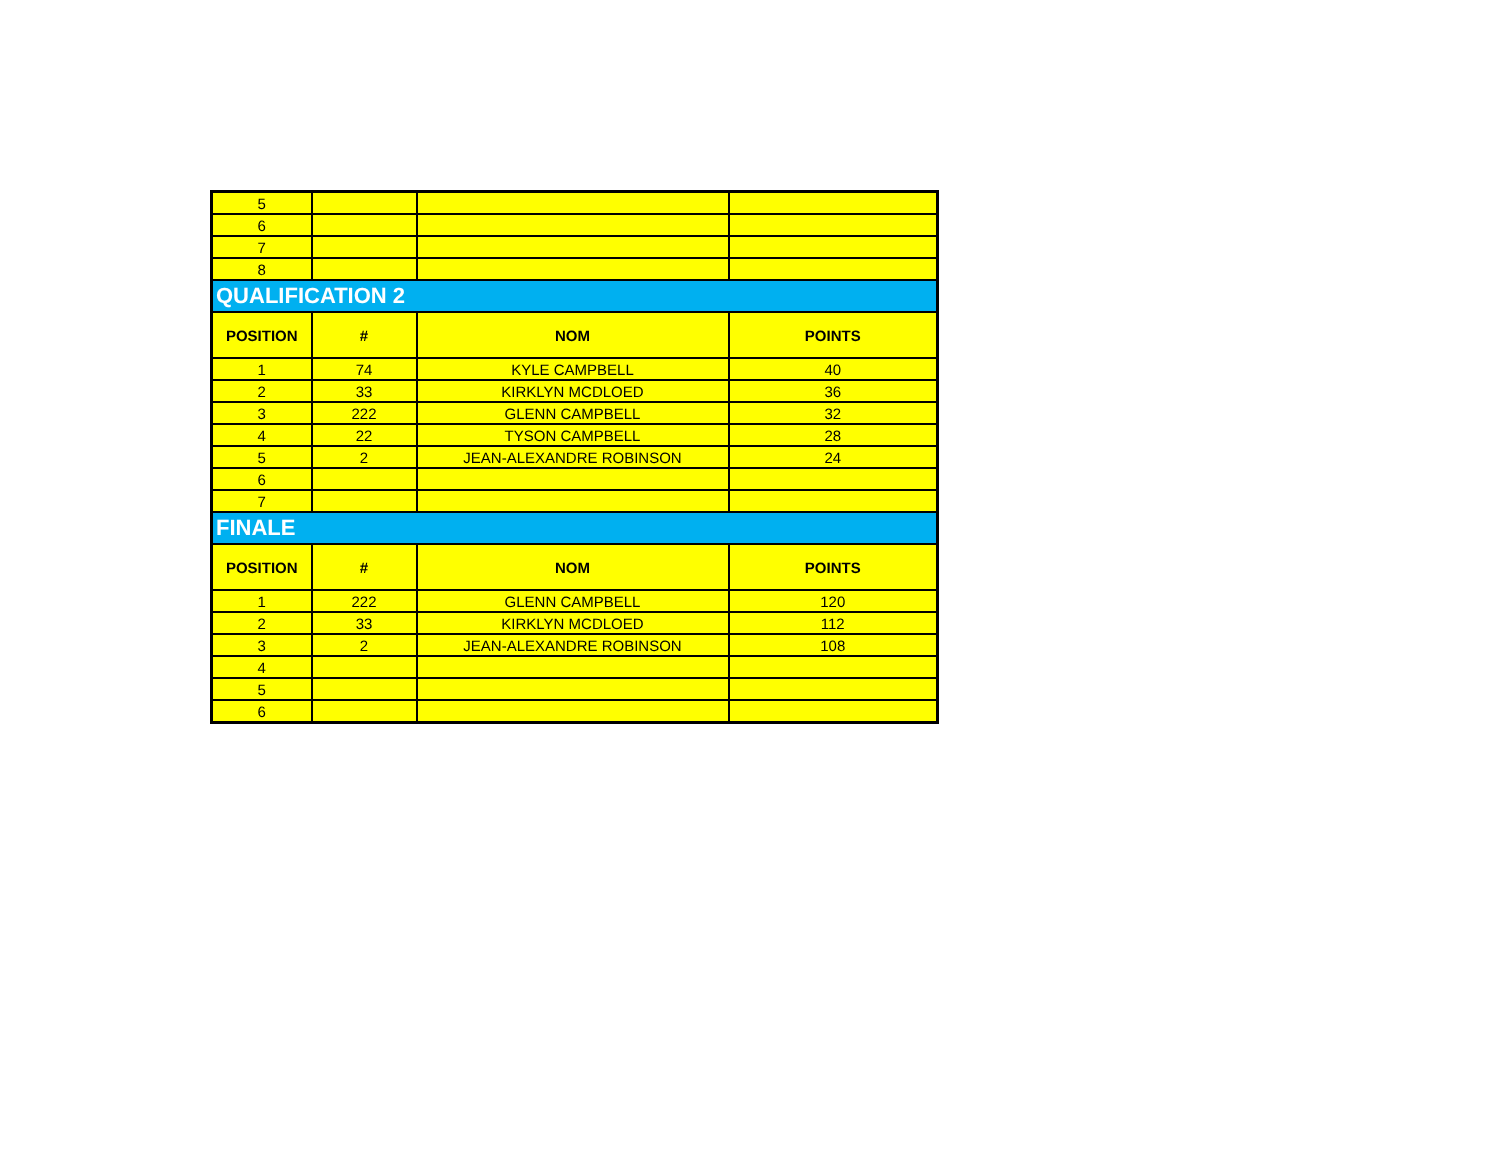| 5 | | | |
| 6 | | | |
| 7 | | | |
| 8 | | | |
| QUALIFICATION 2 | | | |
| POSITION | # | NOM | POINTS |
| 1 | 74 | KYLE CAMPBELL | 40 |
| 2 | 33 | KIRKLYN MCDLOED | 36 |
| 3 | 222 | GLENN CAMPBELL | 32 |
| 4 | 22 | TYSON CAMPBELL | 28 |
| 5 | 2 | JEAN-ALEXANDRE ROBINSON | 24 |
| 6 | | | |
| 7 | | | |
| FINALE | | | |
| POSITION | # | NOM | POINTS |
| 1 | 222 | GLENN CAMPBELL | 120 |
| 2 | 33 | KIRKLYN MCDLOED | 112 |
| 3 | 2 | JEAN-ALEXANDRE ROBINSON | 108 |
| 4 | | | |
| 5 | | | |
| 6 | | | |